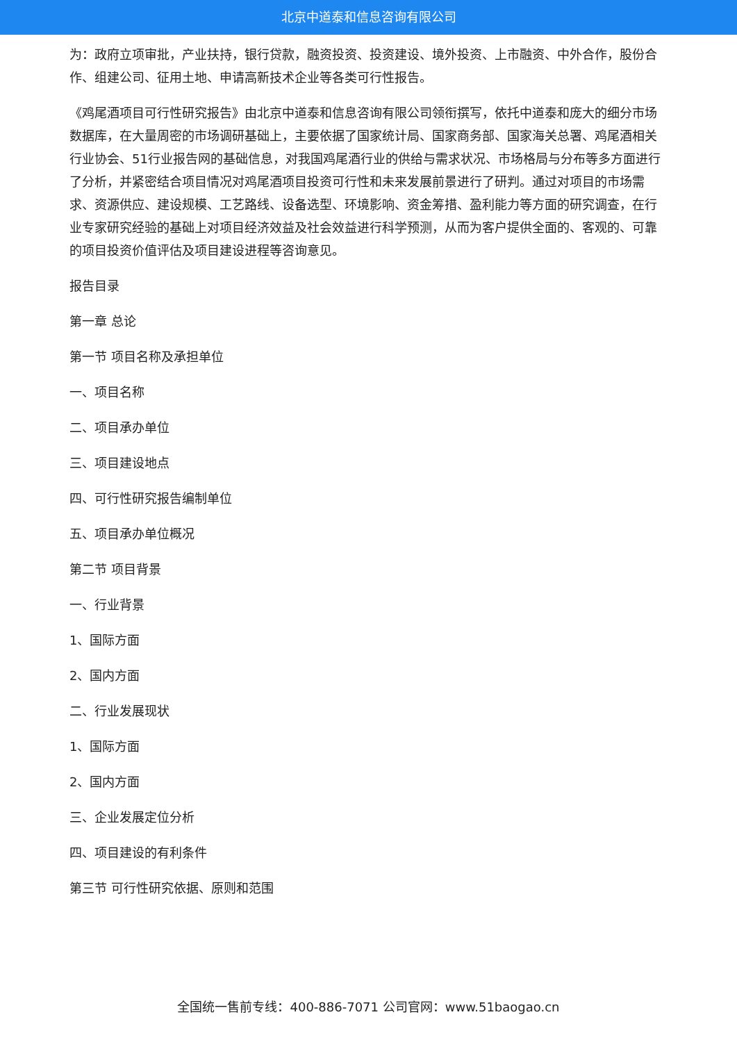北京中道泰和信息咨询有限公司
为：政府立项审批，产业扶持，银行贷款，融资投资、投资建设、境外投资、上市融资、中外合作，股份合作、组建公司、征用土地、申请高新技术企业等各类可行性报告。
《鸡尾酒项目可行性研究报告》由北京中道泰和信息咨询有限公司领衔撰写，依托中道泰和庞大的细分市场数据库，在大量周密的市场调研基础上，主要依据了国家统计局、国家商务部、国家海关总署、鸡尾酒相关行业协会、51行业报告网的基础信息，对我国鸡尾酒行业的供给与需求状况、市场格局与分布等多方面进行了分析，并紧密结合项目情况对鸡尾酒项目投资可行性和未来发展前景进行了研判。通过对项目的市场需求、资源供应、建设规模、工艺路线、设备选型、环境影响、资金筹措、盈利能力等方面的研究调查，在行业专家研究经验的基础上对项目经济效益及社会效益进行科学预测，从而为客户提供全面的、客观的、可靠的项目投资价值评估及项目建设进程等咨询意见。
报告目录
第一章 总论
第一节 项目名称及承担单位
一、项目名称
二、项目承办单位
三、项目建设地点
四、可行性研究报告编制单位
五、项目承办单位概况
第二节 项目背景
一、行业背景
1、国际方面
2、国内方面
二、行业发展现状
1、国际方面
2、国内方面
三、企业发展定位分析
四、项目建设的有利条件
第三节 可行性研究依据、原则和范围
全国统一售前专线：400-886-7071 公司官网：www.51baogao.cn